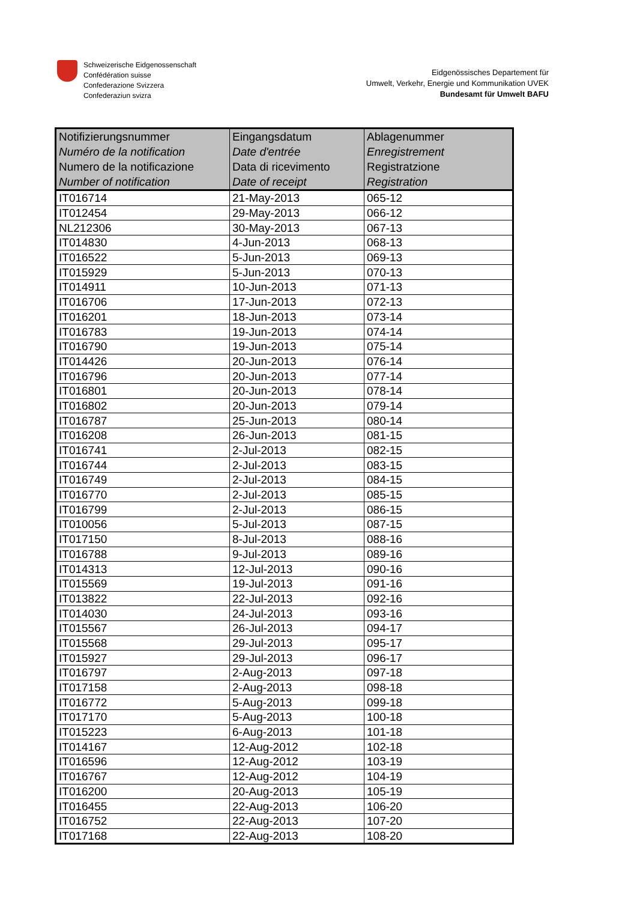Schweizerische Eidgenossenschaft
Confédération suisse
Confederazione Svizzera
Confederaziun svizra
Eidgenössisches Departement für
Umwelt, Verkehr, Energie und Kommunikation UVEK
Bundesamt für Umwelt BAFU
| Notifizierungsnummer Numéro de la notification Numero de la notificazione Number of notification | Eingangsdatum Date d'entrée Data di ricevimento Date of receipt | Ablagenummer Enregistrement Registratzione Registration |
| --- | --- | --- |
| IT016714 | 21-May-2013 | 065-12 |
| IT012454 | 29-May-2013 | 066-12 |
| NL212306 | 30-May-2013 | 067-13 |
| IT014830 | 4-Jun-2013 | 068-13 |
| IT016522 | 5-Jun-2013 | 069-13 |
| IT015929 | 5-Jun-2013 | 070-13 |
| IT014911 | 10-Jun-2013 | 071-13 |
| IT016706 | 17-Jun-2013 | 072-13 |
| IT016201 | 18-Jun-2013 | 073-14 |
| IT016783 | 19-Jun-2013 | 074-14 |
| IT016790 | 19-Jun-2013 | 075-14 |
| IT014426 | 20-Jun-2013 | 076-14 |
| IT016796 | 20-Jun-2013 | 077-14 |
| IT016801 | 20-Jun-2013 | 078-14 |
| IT016802 | 20-Jun-2013 | 079-14 |
| IT016787 | 25-Jun-2013 | 080-14 |
| IT016208 | 26-Jun-2013 | 081-15 |
| IT016741 | 2-Jul-2013 | 082-15 |
| IT016744 | 2-Jul-2013 | 083-15 |
| IT016749 | 2-Jul-2013 | 084-15 |
| IT016770 | 2-Jul-2013 | 085-15 |
| IT016799 | 2-Jul-2013 | 086-15 |
| IT010056 | 5-Jul-2013 | 087-15 |
| IT017150 | 8-Jul-2013 | 088-16 |
| IT016788 | 9-Jul-2013 | 089-16 |
| IT014313 | 12-Jul-2013 | 090-16 |
| IT015569 | 19-Jul-2013 | 091-16 |
| IT013822 | 22-Jul-2013 | 092-16 |
| IT014030 | 24-Jul-2013 | 093-16 |
| IT015567 | 26-Jul-2013 | 094-17 |
| IT015568 | 29-Jul-2013 | 095-17 |
| IT015927 | 29-Jul-2013 | 096-17 |
| IT016797 | 2-Aug-2013 | 097-18 |
| IT017158 | 2-Aug-2013 | 098-18 |
| IT016772 | 5-Aug-2013 | 099-18 |
| IT017170 | 5-Aug-2013 | 100-18 |
| IT015223 | 6-Aug-2013 | 101-18 |
| IT014167 | 12-Aug-2012 | 102-18 |
| IT016596 | 12-Aug-2012 | 103-19 |
| IT016767 | 12-Aug-2012 | 104-19 |
| IT016200 | 20-Aug-2013 | 105-19 |
| IT016455 | 22-Aug-2013 | 106-20 |
| IT016752 | 22-Aug-2013 | 107-20 |
| IT017168 | 22-Aug-2013 | 108-20 |